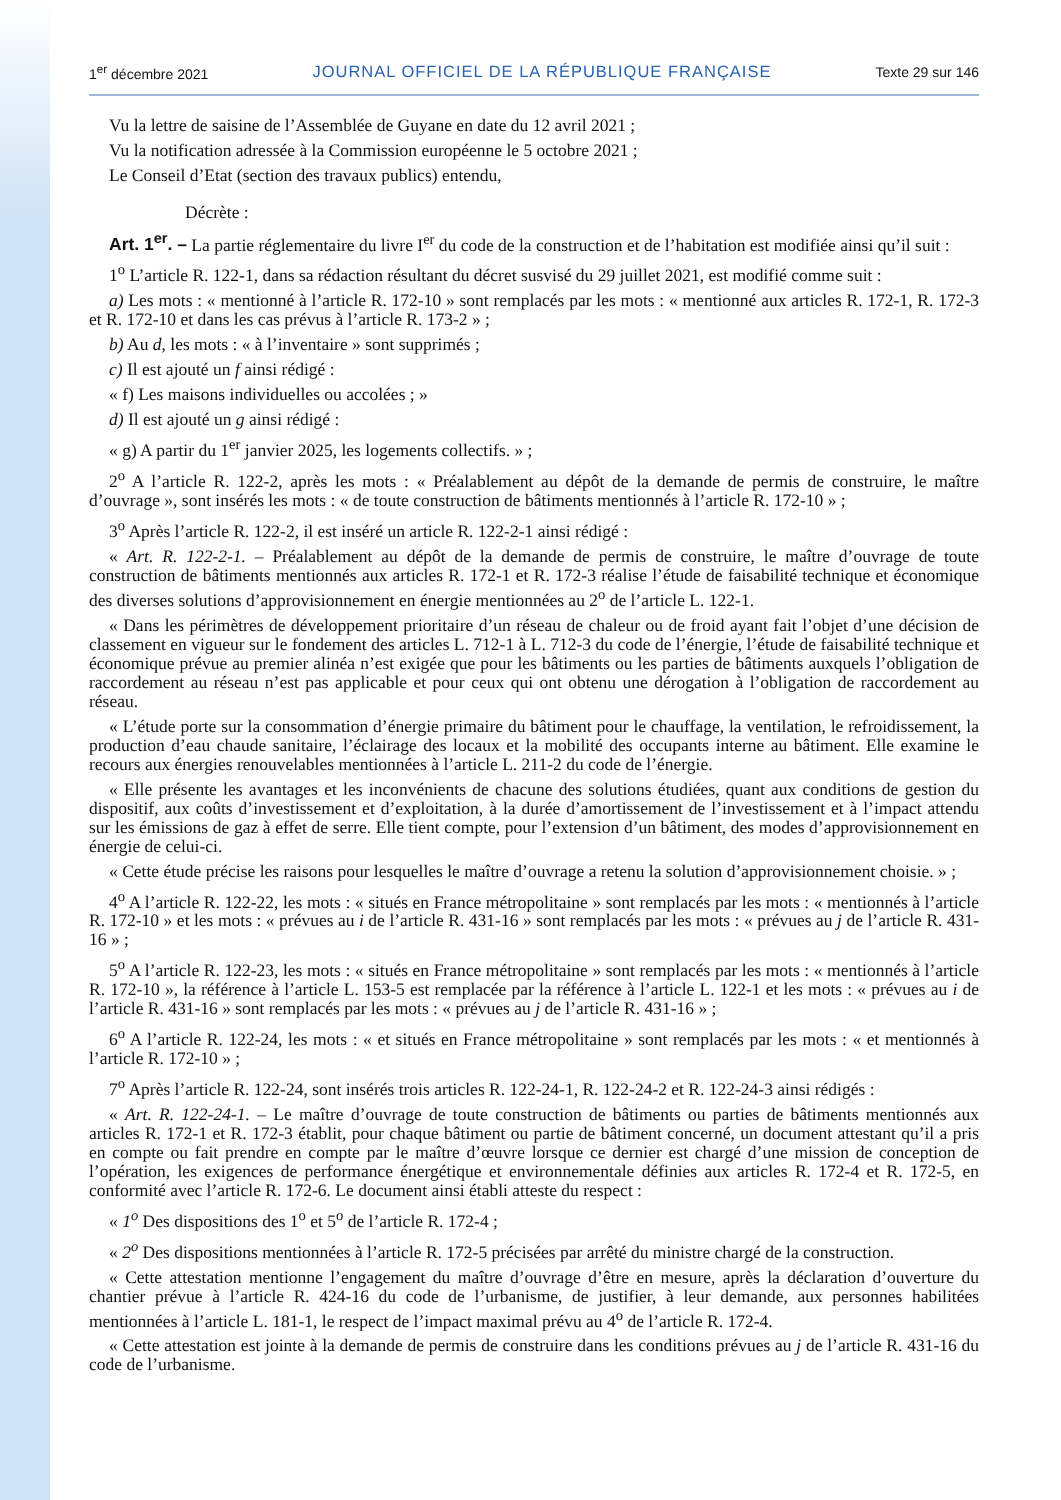1<sup>er</sup> décembre 2021 JOURNAL OFFICIEL DE LA RÉPUBLIQUE FRANÇAISE Texte 29 sur 146
Vu la lettre de saisine de l’Assemblée de Guyane en date du 12 avril 2021 ;
Vu la notification adressée à la Commission européenne le 5 octobre 2021 ;
Le Conseil d’Etat (section des travaux publics) entendu,
Décrète :
Art. 1<sup>er</sup>. – La partie réglementaire du livre I<sup>er</sup> du code de la construction et de l’habitation est modifiée ainsi qu’il suit :
1<sup>o</sup> L’article R. 122-1, dans sa rédaction résultant du décret susvisé du 29 juillet 2021, est modifié comme suit :
a) Les mots : « mentionné à l’article R. 172-10 » sont remplacés par les mots : « mentionné aux articles R. 172-1, R. 172-3 et R. 172-10 et dans les cas prévus à l’article R. 173-2 » ;
b) Au d, les mots : « à l’inventaire » sont supprimés ;
c) Il est ajouté un f ainsi rédigé :
« f) Les maisons individuelles ou accolées ; »
d) Il est ajouté un g ainsi rédigé :
« g) A partir du 1<sup>er</sup> janvier 2025, les logements collectifs. » ;
2<sup>o</sup> A l’article R. 122-2, après les mots : « Préalablement au dépôt de la demande de permis de construire, le maître d’ouvrage », sont insérés les mots : « de toute construction de bâtiments mentionnés à l’article R. 172-10 » ;
3<sup>o</sup> Après l’article R. 122-2, il est inséré un article R. 122-2-1 ainsi rédigé :
« Art. R. 122-2-1. – Préalablement au dépôt de la demande de permis de construire, le maître d’ouvrage de toute construction de bâtiments mentionnés aux articles R. 172-1 et R. 172-3 réalise l’étude de faisabilité technique et économique des diverses solutions d’approvisionnement en énergie mentionnées au 2<sup>o</sup> de l’article L. 122-1.
« Dans les périmètres de développement prioritaire d’un réseau de chaleur ou de froid ayant fait l’objet d’une décision de classement en vigueur sur le fondement des articles L. 712-1 à L. 712-3 du code de l’énergie, l’étude de faisabilité technique et économique prévue au premier alinéa n’est exigée que pour les bâtiments ou les parties de bâtiments auxquels l’obligation de raccordement au réseau n’est pas applicable et pour ceux qui ont obtenu une dérogation à l’obligation de raccordement au réseau.
« L’étude porte sur la consommation d’énergie primaire du bâtiment pour le chauffage, la ventilation, le refroidissement, la production d’eau chaude sanitaire, l’éclairage des locaux et la mobilité des occupants interne au bâtiment. Elle examine le recours aux énergies renouvelables mentionnées à l’article L. 211-2 du code de l’énergie.
« Elle présente les avantages et les inconvénients de chacune des solutions étudiées, quant aux conditions de gestion du dispositif, aux coûts d’investissement et d’exploitation, à la durée d’amortissement de l’investissement et à l’impact attendu sur les émissions de gaz à effet de serre. Elle tient compte, pour l’extension d’un bâtiment, des modes d’approvisionnement en énergie de celui-ci.
« Cette étude précise les raisons pour lesquelles le maître d’ouvrage a retenu la solution d’approvisionnement choisie. » ;
4<sup>o</sup> A l’article R. 122-22, les mots : « situés en France métropolitaine » sont remplacés par les mots : « mentionnés à l’article R. 172-10 » et les mots : « prévues au i de l’article R. 431-16 » sont remplacés par les mots : « prévues au j de l’article R. 431-16 » ;
5<sup>o</sup> A l’article R. 122-23, les mots : « situés en France métropolitaine » sont remplacés par les mots : « mentionnés à l’article R. 172-10 », la référence à l’article L. 153-5 est remplacée par la référence à l’article L. 122-1 et les mots : « prévues au i de l’article R. 431-16 » sont remplacés par les mots : « prévues au j de l’article R. 431-16 » ;
6<sup>o</sup> A l’article R. 122-24, les mots : « et situés en France métropolitaine » sont remplacés par les mots : « et mentionnés à l’article R. 172-10 » ;
7<sup>o</sup> Après l’article R. 122-24, sont insérés trois articles R. 122-24-1, R. 122-24-2 et R. 122-24-3 ainsi rédigés :
« Art. R. 122-24-1. – Le maître d’ouvrage de toute construction de bâtiments ou parties de bâtiments mentionnés aux articles R. 172-1 et R. 172-3 établit, pour chaque bâtiment ou partie de bâtiment concerné, un document attestant qu’il a pris en compte ou fait prendre en compte par le maître d’œuvre lorsque ce dernier est chargé d’une mission de conception de l’opération, les exigences de performance énergétique et environnementale définies aux articles R. 172-4 et R. 172-5, en conformité avec l’article R. 172-6. Le document ainsi établi atteste du respect :
« 1<sup>o</sup> Des dispositions des 1<sup>o</sup> et 5<sup>o</sup> de l’article R. 172-4 ;
« 2<sup>o</sup> Des dispositions mentionnées à l’article R. 172-5 précisées par arrêté du ministre chargé de la construction.
« Cette attestation mentionne l’engagement du maître d’ouvrage d’être en mesure, après la déclaration d’ouverture du chantier prévue à l’article R. 424-16 du code de l’urbanisme, de justifier, à leur demande, aux personnes habilitées mentionnées à l’article L. 181-1, le respect de l’impact maximal prévu au 4<sup>o</sup> de l’article R. 172-4.
« Cette attestation est jointe à la demande de permis de construire dans les conditions prévues au j de l’article R. 431-16 du code de l’urbanisme.